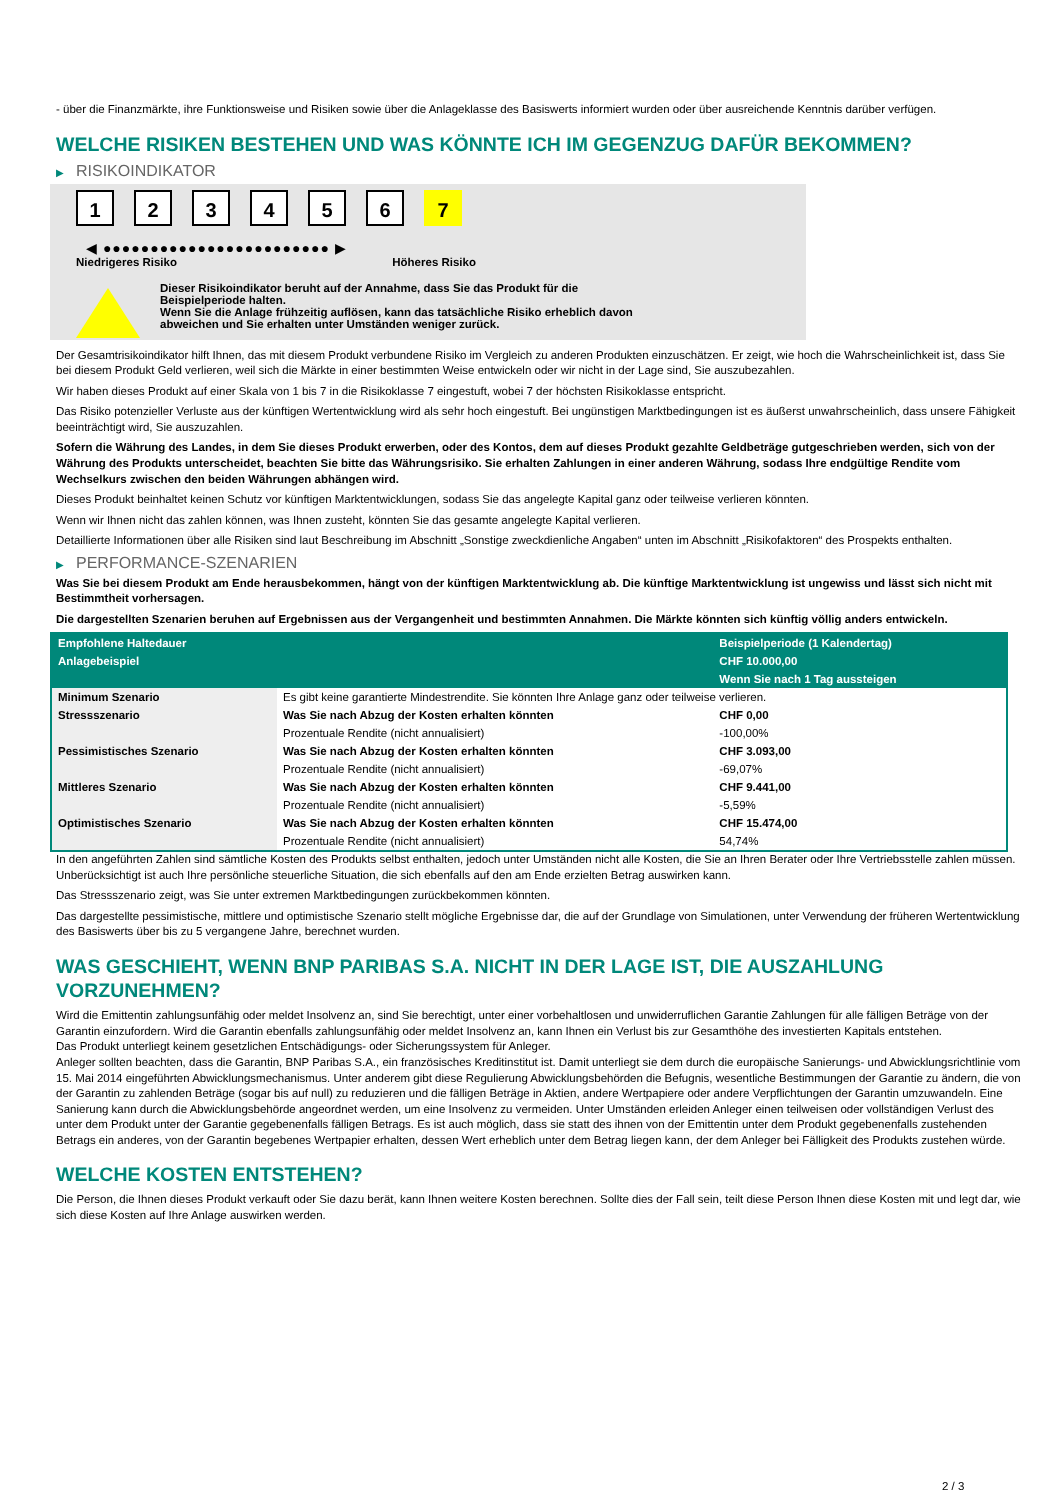- über die Finanzmärkte, ihre Funktionsweise und Risiken sowie über die Anlageklasse des Basiswerts informiert wurden oder über ausreichende Kenntnis darüber verfügen.
WELCHE RISIKEN BESTEHEN UND WAS KÖNNTE ICH IM GEGENZUG DAFÜR BEKOMMEN?
▶ RISIKOINDIKATOR
1 2 3 4 5 6 7
◀ ●●●●●●●●●●●●●●●●●●●●●●●● ▶
Niedrigeres Risiko Höheres Risiko
Dieser Risikoindikator beruht auf der Annahme, dass Sie das Produkt für die
Beispielperiode halten.
Wenn Sie die Anlage frühzeitig auflösen, kann das tatsächliche Risiko erheblich davon
abweichen und Sie erhalten unter Umständen weniger zurück.
Der Gesamtrisikoindikator hilft Ihnen, das mit diesem Produkt verbundene Risiko im Vergleich zu anderen Produkten einzuschätzen. Er zeigt, wie hoch die Wahrscheinlichkeit ist, dass Sie bei diesem Produkt Geld verlieren, weil sich die Märkte in einer bestimmten Weise entwickeln oder wir nicht in der Lage sind, Sie auszubezahlen.
Wir haben dieses Produkt auf einer Skala von 1 bis 7 in die Risikoklasse 7 eingestuft, wobei 7 der höchsten Risikoklasse entspricht.
Das Risiko potenzieller Verluste aus der künftigen Wertentwicklung wird als sehr hoch eingestuft. Bei ungünstigen Marktbedingungen ist es äußerst unwahrscheinlich, dass unsere Fähigkeit beeinträchtigt wird, Sie auszuzahlen.
Sofern die Währung des Landes, in dem Sie dieses Produkt erwerben, oder des Kontos, dem auf dieses Produkt gezahlte Geldbeträge gutgeschrieben werden, sich von der Währung des Produkts unterscheidet, beachten Sie bitte das Währungsrisiko. Sie erhalten Zahlungen in einer anderen Währung, sodass Ihre endgültige Rendite vom Wechselkurs zwischen den beiden Währungen abhängen wird.
Dieses Produkt beinhaltet keinen Schutz vor künftigen Marktentwicklungen, sodass Sie das angelegte Kapital ganz oder teilweise verlieren könnten.
Wenn wir Ihnen nicht das zahlen können, was Ihnen zusteht, könnten Sie das gesamte angelegte Kapital verlieren.
Detaillierte Informationen über alle Risiken sind laut Beschreibung im Abschnitt „Sonstige zweckdienliche Angaben“ unten im Abschnitt „Risikofaktoren“ des Prospekts enthalten.
▶ PERFORMANCE-SZENARIEN
Was Sie bei diesem Produkt am Ende herausbekommen, hängt von der künftigen Marktentwicklung ab. Die künftige Marktentwicklung ist ungewiss und lässt sich nicht mit Bestimmtheit vorhersagen.
Die dargestellten Szenarien beruhen auf Ergebnissen aus der Vergangenheit und bestimmten Annahmen. Die Märkte könnten sich künftig völlig anders entwickeln.
| Empfohlene Haltedauer | | Beispielperiode (1 Kalendertag) |
| --- | --- | --- |
| Anlagebeispiel | | CHF 10.000,00 |
| | | Wenn Sie nach 1 Tag aussteigen |
| Minimum Szenario | Es gibt keine garantierte Mindestrendite. Sie könnten Ihre Anlage ganz oder teilweise verlieren. | |
| Stressszenario | Was Sie nach Abzug der Kosten erhalten könnten | CHF 0,00 |
| | Prozentuale Rendite (nicht annualisiert) | -100,00% |
| Pessimistisches Szenario | Was Sie nach Abzug der Kosten erhalten könnten | CHF 3.093,00 |
| | Prozentuale Rendite (nicht annualisiert) | -69,07% |
| Mittleres Szenario | Was Sie nach Abzug der Kosten erhalten könnten | CHF 9.441,00 |
| | Prozentuale Rendite (nicht annualisiert) | -5,59% |
| Optimistisches Szenario | Was Sie nach Abzug der Kosten erhalten könnten | CHF 15.474,00 |
| | Prozentuale Rendite (nicht annualisiert) | 54,74% |
In den angeführten Zahlen sind sämtliche Kosten des Produkts selbst enthalten, jedoch unter Umständen nicht alle Kosten, die Sie an Ihren Berater oder Ihre Vertriebsstelle zahlen müssen. Unberücksichtigt ist auch Ihre persönliche steuerliche Situation, die sich ebenfalls auf den am Ende erzielten Betrag auswirken kann.
Das Stressszenario zeigt, was Sie unter extremen Marktbedingungen zurückbekommen könnten.
Das dargestellte pessimistische, mittlere und optimistische Szenario stellt mögliche Ergebnisse dar, die auf der Grundlage von Simulationen, unter Verwendung der früheren Wertentwicklung des Basiswerts über bis zu 5 vergangene Jahre, berechnet wurden.
WAS GESCHIEHT, WENN BNP PARIBAS S.A. NICHT IN DER LAGE IST, DIE AUSZAHLUNG VORZUNEHMEN?
Wird die Emittentin zahlungsunfähig oder meldet Insolvenz an, sind Sie berechtigt, unter einer vorbehaltlosen und unwiderruflichen Garantie Zahlungen für alle fälligen Beträge von der Garantin einzufordern. Wird die Garantin ebenfalls zahlungsunfähig oder meldet Insolvenz an, kann Ihnen ein Verlust bis zur Gesamthöhe des investierten Kapitals entstehen.
Das Produkt unterliegt keinem gesetzlichen Entschädigungs- oder Sicherungssystem für Anleger.
Anleger sollten beachten, dass die Garantin, BNP Paribas S.A., ein französisches Kreditinstitut ist. Damit unterliegt sie dem durch die europäische Sanierungs- und Abwicklungsrichtlinie vom 15. Mai 2014 eingeführten Abwicklungsmechanismus. Unter anderem gibt diese Regulierung Abwicklungsbehörden die Befugnis, wesentliche Bestimmungen der Garantie zu ändern, die von der Garantin zu zahlenden Beträge (sogar bis auf null) zu reduzieren und die fälligen Beträge in Aktien, andere Wertpapiere oder andere Verpflichtungen der Garantin umzuwandeln. Eine Sanierung kann durch die Abwicklungsbehörde angeordnet werden, um eine Insolvenz zu vermeiden. Unter Umständen erleiden Anleger einen teilweisen oder vollständigen Verlust des unter dem Produkt unter der Garantie gegebenenfalls fälligen Betrags. Es ist auch möglich, dass sie statt des ihnen von der Emittentin unter dem Produkt gegebenenfalls zustehenden Betrags ein anderes, von der Garantin begebenes Wertpapier erhalten, dessen Wert erheblich unter dem Betrag liegen kann, der dem Anleger bei Fälligkeit des Produkts zustehen würde.
WELCHE KOSTEN ENTSTEHEN?
Die Person, die Ihnen dieses Produkt verkauft oder Sie dazu berät, kann Ihnen weitere Kosten berechnen. Sollte dies der Fall sein, teilt diese Person Ihnen diese Kosten mit und legt dar, wie sich diese Kosten auf Ihre Anlage auswirken werden.
2 / 3